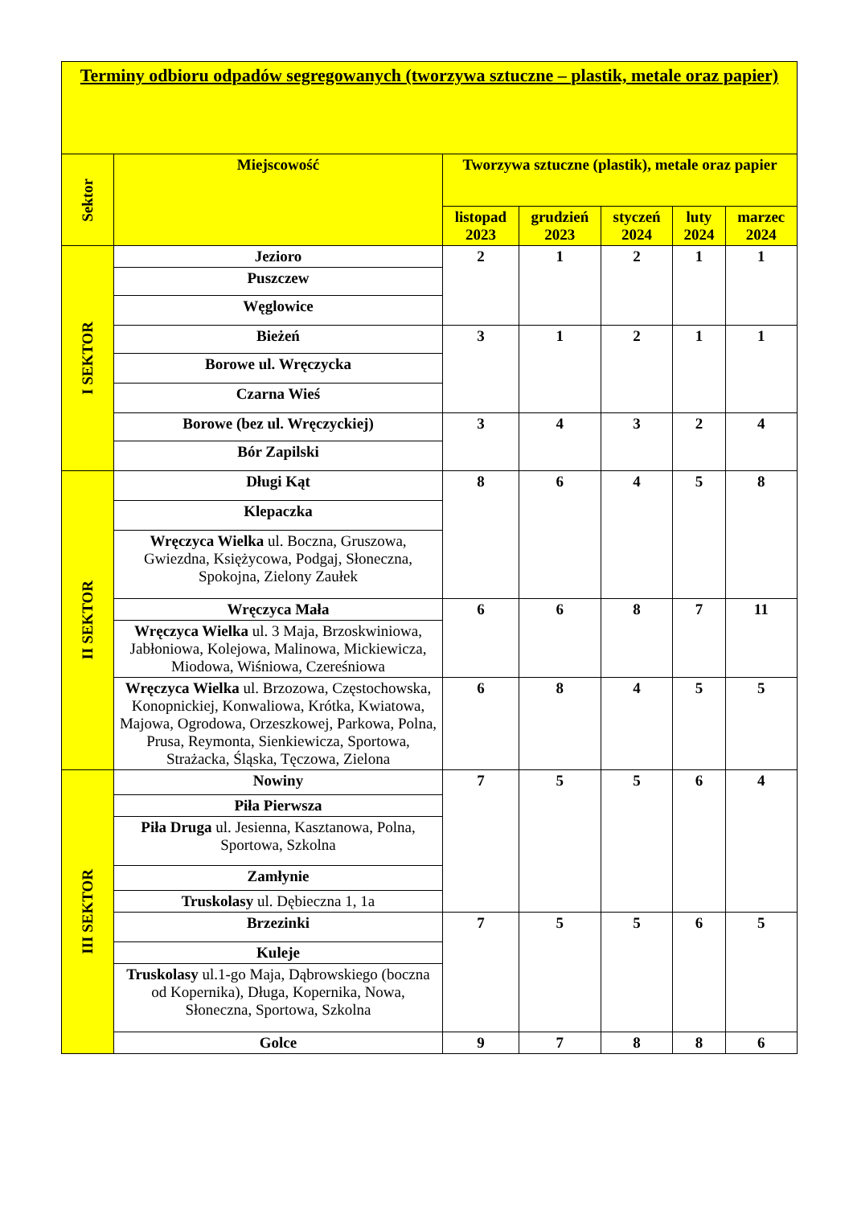| Terminy odbioru odpadów segregowanych (tworzywa sztuczne – plastik, metale oraz papier) | | | | | | |
| Sektor | Miejscowość | Tworzywa sztuczne (plastik), metale oraz papier | | | | |
| | | listopad 2023 | grudzień 2023 | styczeń 2024 | luty 2024 | marzec 2024 |
| I SEKTOR | Jezioro | 2 | 1 | 2 | 1 | 1 |
| | Puszczew | | | | | |
| | Węglowice | | | | | |
| | Bieżeń | 3 | 1 | 2 | 1 | 1 |
| | Borowe ul. Wręczycka | | | | | |
| | Czarna Wieś | | | | | |
| | Borowe (bez ul. Wręczyckiej) | 3 | 4 | 3 | 2 | 4 |
| | Bór Zapilski | | | | | |
| II SEKTOR | Długi Kąt | 8 | 6 | 4 | 5 | 8 |
| | Klepaczka | | | | | |
| | Wręczyca Wielka ul. Boczna, Gruszowa, Gwiezdna, Księżycowa, Podgaj, Słoneczna, Spokojna, Zielony Zaułek | | | | | |
| | Wręczyca Mała | 6 | 6 | 8 | 7 | 11 |
| | Wręczyca Wielka ul. 3 Maja, Brzoskwiniowa, Jabłoniowa, Kolejowa, Malinowa, Mickiewicza, Miodowa, Wiśniowa, Czereśniowa | | | | | |
| | Wręczyca Wielka ul. Brzozowa, Częstochowska, Konopnickiej, Konwaliowa, Krótka, Kwiatowa, Majowa, Ogrodowa, Orzeszkowej, Parkowa, Polna, Prusa, Reymonta, Sienkiewicza, Sportowa, Strażacka, Śląska, Tęczowa, Zielona | 6 | 8 | 4 | 5 | 5 |
| III SEKTOR | Nowiny | 7 | 5 | 5 | 6 | 4 |
| | Piła Pierwsza | | | | | |
| | Piła Druga ul. Jesienna, Kasztanowa, Polna, Sportowa, Szkolna | | | | | |
| | Zamłynie | | | | | |
| | Truskolasy ul. Dębieczna 1, 1a | | | | | |
| | Brzezinki | 7 | 5 | 5 | 6 | 5 |
| | Kuleje | | | | | |
| | Truskolasy ul.1-go Maja, Dąbrowskiego (boczna od Kopernika), Długa, Kopernika, Nowa, Słoneczna, Sportowa, Szkolna | | | | | |
| | Golce | 9 | 7 | 8 | 8 | 6 |